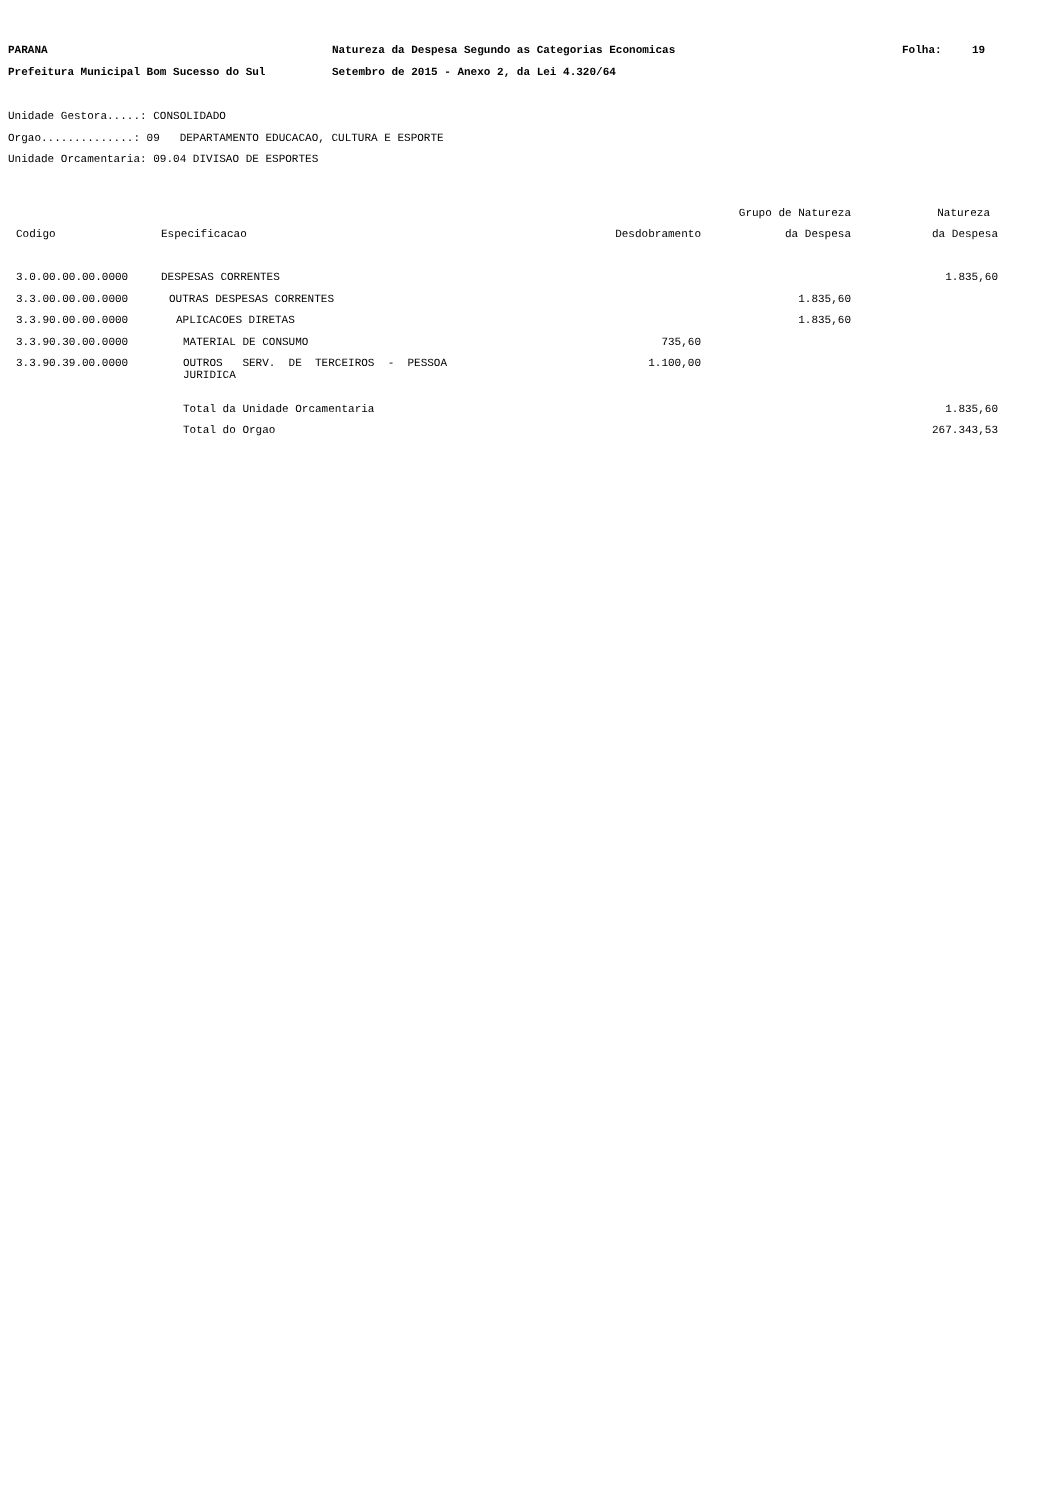PARANA Natureza da Despesa Segundo as Categorias Economicas Folha: 19
Prefeitura Municipal Bom Sucesso do Sul Setembro de 2015 - Anexo 2, da Lei 4.320/64
Unidade Gestora.....: CONSOLIDADO
Orgao..............: 09 DEPARTAMENTO EDUCACAO, CULTURA E ESPORTE
Unidade Orcamentaria: 09.04 DIVISAO DE ESPORTES
| | | | Grupo de Natureza | Natureza |
| --- | --- | --- | --- | --- |
| Codigo | Especificacao | Desdobramento | da Despesa | da Despesa |
| 3.0.00.00.00.0000 | DESPESAS CORRENTES | | | 1.835,60 |
| 3.3.00.00.00.0000 | OUTRAS DESPESAS CORRENTES | | 1.835,60 | |
| 3.3.90.00.00.0000 | APLICACOES DIRETAS | | 1.835,60 | |
| 3.3.90.30.00.0000 | MATERIAL DE CONSUMO | 735,60 | | |
| 3.3.90.39.00.0000 | OUTROS SERV. DE TERCEIROS - PESSOA JURIDICA | 1.100,00 | | |
| | Total da Unidade Orcamentaria | | | 1.835,60 |
| | Total do Orgao | | | 267.343,53 |